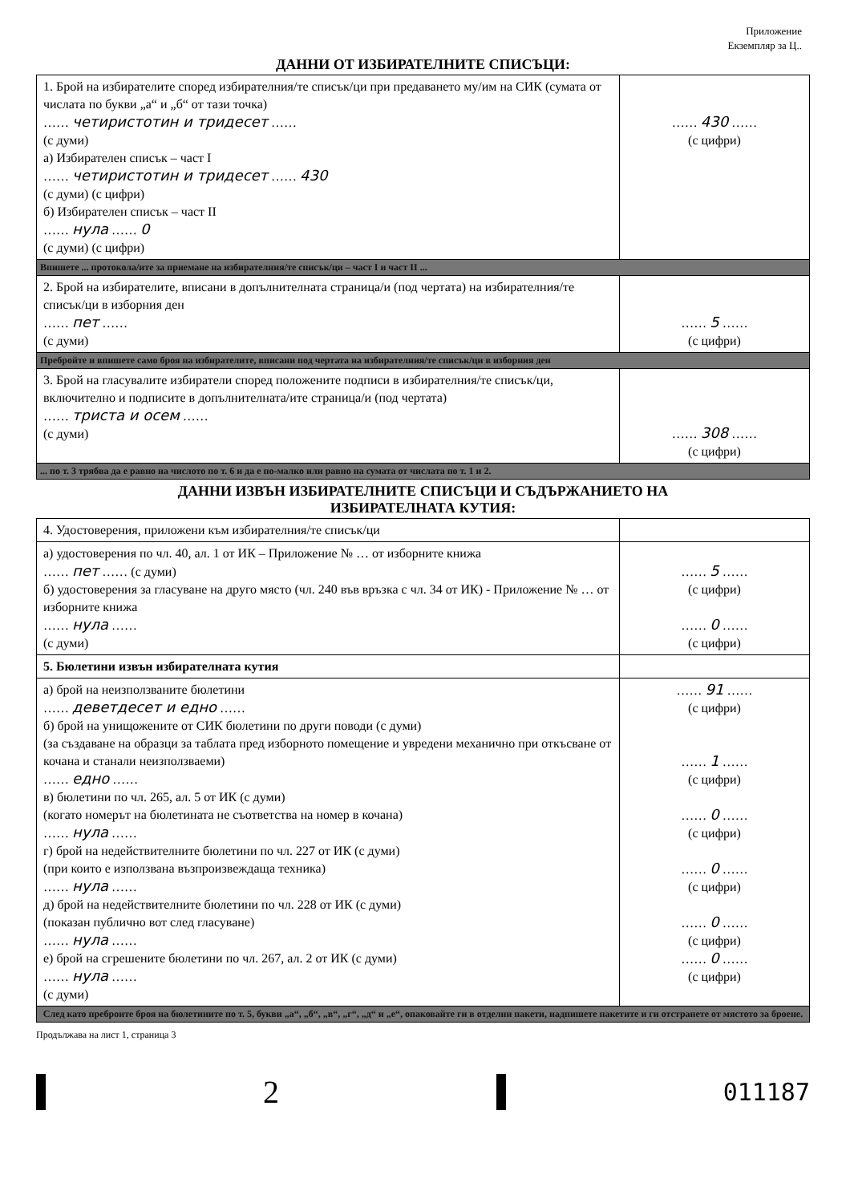Приложение
Екземпляр за Ц..
ДАННИ ОТ ИЗБИРАТЕЛНИТЕ СПИСЪЦИ:
| 1. Брой на избирателите според избирателния/те списък/ци при предаването му/им на СИК (сумата от числата по букви „а“ и „б“ от тази точка) …… четиристотин и тридесет …… (с думи) а) Избирателен списък – част I …… четиристотин и тридесет …… 430 (с думи) (с цифри) б) Избирателен списък – част II …… нула …… 0 (с думи) (с цифри) | …… 430 …… (с цифри) |
| Впишете ... протокола/ите за приемане на избирателния/те списък/ци – част I и част II ... | |
| 2. Брой на избирателите, вписани в допълнителната страница/и (под чертата) на избирателния/те списък/ци в изборния ден …… пет …… (с думи) | …… 5 …… (с цифри) |
| Пребройте и впишете само броя на избирателите, вписани под чертата на избирателния/те списък/ци в изборния ден | |
| 3. Брой на гласувалите избиратели според положените подписи в избирателния/те списък/ци, включително и подписите в допълнителната/ите страница/и (под чертата) …… триста и осем …… (с думи) | …… 308 …… (с цифри) |
| ... по т. 3 трябва да е равно на числото по т. 6 и да е по-малко или равно на сумата от числата по т. 1 и 2. | |
ДАННИ ИЗВЪН ИЗБИРАТЕЛНИТЕ СПИСЪЦИ И СЪДЪРЖАНИЕТО НА
ИЗБИРАТЕЛНАТА КУТИЯ:
| 4. Удостоверения, приложени към избирателния/те списък/ци | |
| а) удостоверения по чл. 40, ал. 1 от ИК – Приложение № … от изборните книжа …… пет …… (с думи) б) удостоверения за гласуване на друго място (чл. 240 във връзка с чл. 34 от ИК) - Приложение № … от изборните книжа …… нула …… (с думи) | …… 5 …… (с цифри) …… 0 …… (с цифри) |
| 5. Бюлетини извън избирателната кутия | |
| а) брой на неизползваните бюлетини …… деветдесет и едно …… б) брой на унищожените от СИК бюлетини по други поводи (с думи) (за създаване на образци за таблата пред изборното помещение и увредени механично при откъсване от кочана и станали неизползваеми) …… едно …… в) бюлетини по чл. 265, ал. 5 от ИК (с думи) (когато номерът на бюлетината не съответства на номер в кочана) …… нула …… г) брой на недействителните бюлетини по чл. 227 от ИК (с думи) (при които е използвана възпроизвеждаща техника) …… нула …… д) брой на недействителните бюлетини по чл. 228 от ИК (с думи) (показан публично вот след гласуване) …… нула …… е) брой на сгрешените бюлетини по чл. 267, ал. 2 от ИК (с думи) …… нула …… (с думи) | …… 91 …… (с цифри) …… 1 …… (с цифри) …… 0 …… (с цифри) …… 0 …… (с цифри) …… 0 …… (с цифри) …… 0 …… (с цифри) |
| След като преброите броя на бюлетините по т. 5, букви „а“, „б“, „в“, „г“, „д“ и „е“, опаковайте ги в отделни пакети, надпишете пакетите и ги отстранете от мястото за броене. | |
Продължава на лист 1, страница 3
2
011187